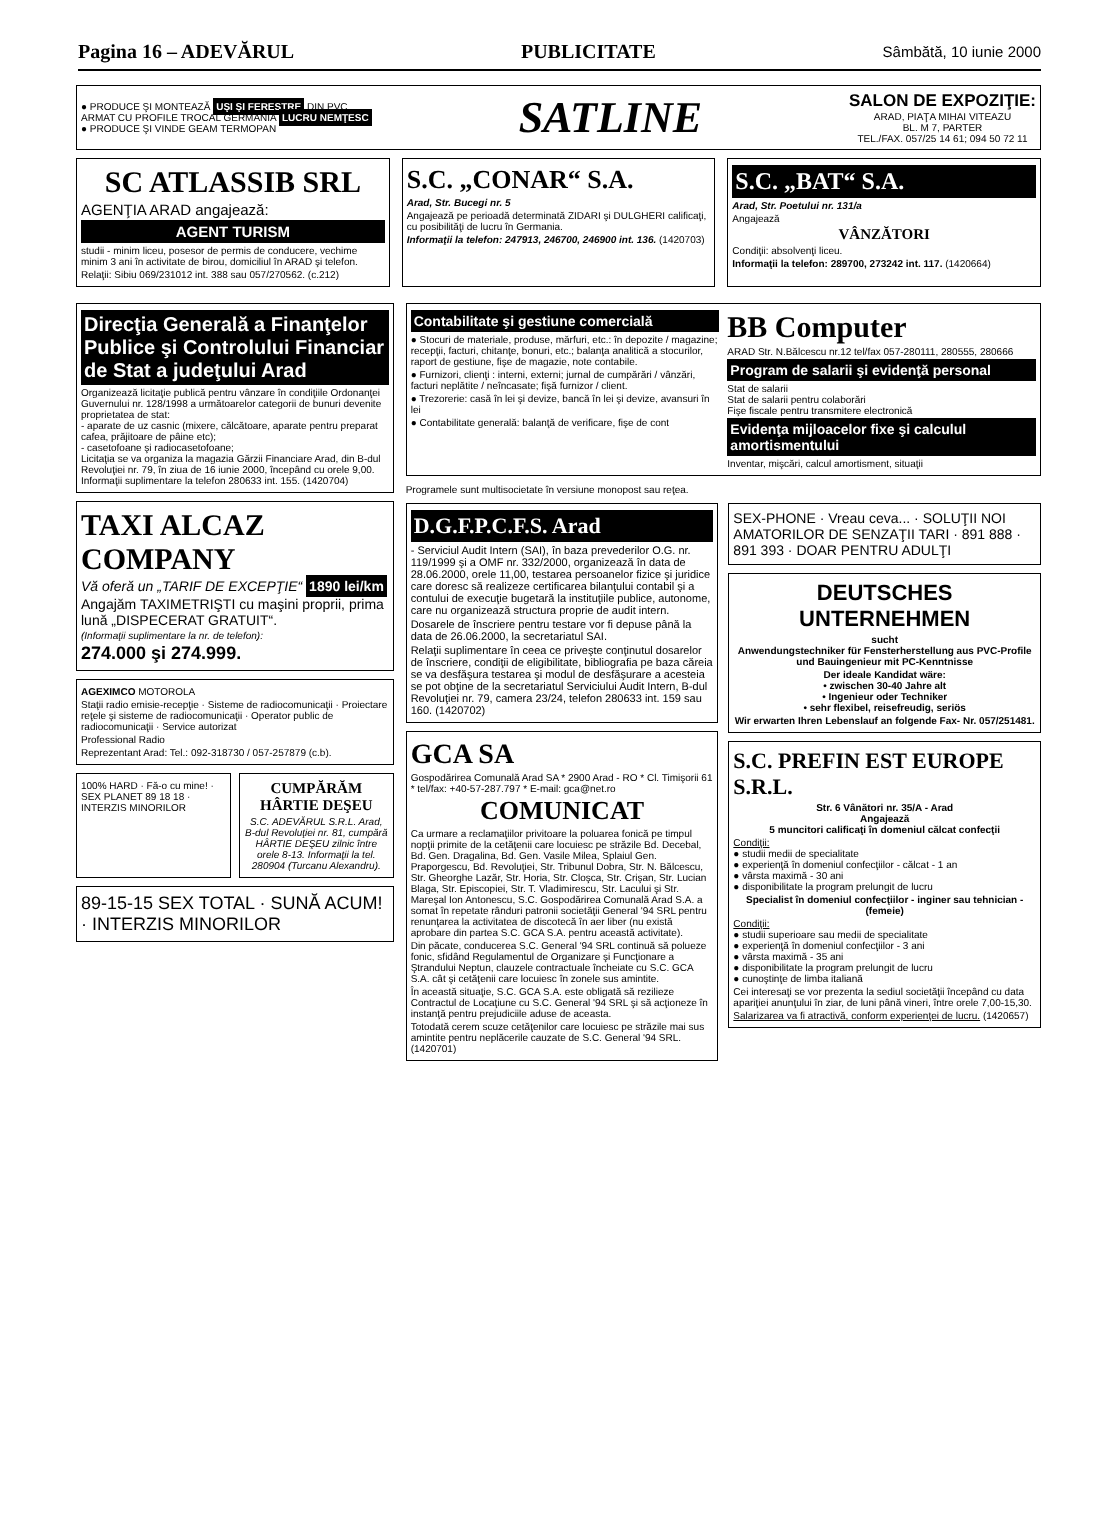Pagina 16 – ADEVĂRUL PUBLICITATE Sâmbătă, 10 iunie 2000
● PRODUCE ŞI MONTEAZĂ UŞI ŞI FERESTRE DIN PVC
ARMAT CU PROFILE TROCAL GERMANIA LUCRU NEMŢESC
● PRODUCE ŞI VINDE GEAM TERMOPAN
SATLINE
SALON DE EXPOZIŢIE:
ARAD, PIAŢA MIHAI VITEAZU
BL. M 7, PARTER
TEL./FAX. 057/25 14 61; 094 50 72 11
SC ATLASSIB SRL
AGENŢIA ARAD angajează:
AGENT TURISM
studii - minim liceu, posesor de permis de conducere, vechime minim 3 ani în activitate de birou, domiciliul în ARAD şi telefon.
Relaţii: Sibiu 069/231012 int. 388 sau 057/270562. (c.212)
S.C. „CONAR“ S.A.
Arad, Str. Bucegi nr. 5
Angajează pe perioadă determinată ZIDARI şi DULGHERI calificaţi, cu posibilităţi de lucru în Germania.
Informaţii la telefon: 247913, 246700, 246900 int. 136. (1420703)
S.C. „BAT“ S.A.
Arad, Str. Poetului nr. 131/a
Angajează
VÂNZĂTORI
Condiţii: absolvenţi liceu.
Informaţii la telefon: 289700, 273242 int. 117. (1420664)
Direcţia Generală a Finanţelor Publice şi Controlului Financiar de Stat a judeţului Arad
Organizează licitaţie publică pentru vânzare în condiţiile Ordonanţei Guvernului nr. 128/1998 a următoarelor categorii de bunuri devenite proprietatea de stat:
- aparate de uz casnic (mixere, călcătoare, aparate pentru preparat cafea, prăjitoare de pâine etc);
- casetofoane şi radiocasetofoane;
Licitaţia se va organiza la magazia Gărzii Financiare Arad, din B-dul Revoluţiei nr. 79, în ziua de 16 iunie 2000, începând cu orele 9,00.
Informaţii suplimentare la telefon 280633 int. 155. (1420704)
TAXI ALCAZ COMPANY
Vă oferă un „TARIF DE EXCEPŢIE“ 1890 lei/km
Angajăm TAXIMETRIŞTI cu maşini proprii, prima lună „DISPECERAT GRATUIT“.
(Informaţii suplimentare la nr. de telefon):
274.000 şi 274.999.
AGEXIMCO MOTOROLA
Staţii radio emisie-recepţie · Sisteme de radiocomunicaţii · Proiectare reţele şi sisteme de radiocomunicaţii · Operator public de radiocomunicaţii · Service autorizat
Professional Radio
Reprezentant Arad: Tel.: 092-318730 / 057-257879 (c.b).
100% HARD · Fă-o cu mine! · SEX PLANET 89 18 18 · INTERZIS MINORILOR
CUMPĂRĂM HÂRTIE DEŞEU
S.C. ADEVĂRUL S.R.L. Arad, B-dul Revoluţiei nr. 81, cumpără HÂRTIE DEŞEU zilnic între orele 8-13. Informaţii la tel. 280904 (Turcanu Alexandru).
89-15-15 SEX TOTAL · SUNĂ ACUM! · INTERZIS MINORILOR
Contabilitate şi gestiune comercială
● Stocuri de materiale, produse, mărfuri, etc.: în depozite / magazine; recepţii, facturi, chitanţe, bonuri, etc.; balanţa analitică a stocurilor, raport de gestiune, fişe de magazie, note contabile.
● Furnizori, clienţi : interni, externi; jurnal de cumpărări / vânzări, facturi neplătite / neîncasate; fişă furnizor / client.
● Trezorerie: casă în lei şi devize, bancă în lei şi devize, avansuri în lei
● Contabilitate generală: balanţă de verificare, fişe de cont
BB Computer
ARAD Str. N.Bălcescu nr.12 tel/fax 057-280111, 280555, 280666
Program de salarii şi evidenţă personal
Stat de salarii
Stat de salarii pentru colaborări
Fişe fiscale pentru transmitere electronică
Evidenţa mijloacelor fixe şi calculul amortismentului
Inventar, mişcări, calcul amortisment, situaţii
Programele sunt multisocietate în versiune monopost sau reţea.
D.G.F.P.C.F.S. Arad
- Serviciul Audit Intern (SAI), în baza prevederilor O.G. nr. 119/1999 şi a OMF nr. 332/2000, organizează în data de 28.06.2000, orele 11,00, testarea persoanelor fizice şi juridice care doresc să realizeze certificarea bilanţului contabil şi a contului de execuţie bugetară la instituţiile publice, autonome, care nu organizează structura proprie de audit intern.
Dosarele de înscriere pentru testare vor fi depuse până la data de 26.06.2000, la secretariatul SAI.
Relaţii suplimentare în ceea ce priveşte conţinutul dosarelor de înscriere, condiţii de eligibilitate, bibliografia pe baza căreia se va desfăşura testarea şi modul de desfăşurare a acesteia se pot obţine de la secretariatul Serviciului Audit Intern, B-dul Revoluţiei nr. 79, camera 23/24, telefon 280633 int. 159 sau 160. (1420702)
GCA SA
Gospodărirea Comunală Arad SA * 2900 Arad - RO * Cl. Timişorii 61 * tel/fax: +40-57-287.797 * E-mail: gca@net.ro
COMUNICAT
Ca urmare a reclamaţiilor privitoare la poluarea fonică pe timpul nopţii primite de la cetăţenii care locuiesc pe străzile Bd. Decebal, Bd. Gen. Dragalina, Bd. Gen. Vasile Milea, Splaiul Gen. Praporgescu, Bd. Revoluţiei, Str. Tribunul Dobra, Str. N. Bălcescu, Str. Gheorghe Lazăr, Str. Horia, Str. Cloşca, Str. Crişan, Str. Lucian Blaga, Str. Episcopiei, Str. T. Vladimirescu, Str. Lacului şi Str. Mareşal Ion Antonescu, S.C. Gospodărirea Comunală Arad S.A. a somat în repetate rânduri patronii societăţii General '94 SRL pentru renunţarea la activitatea de discotecă în aer liber (nu există aprobare din partea S.C. GCA S.A. pentru această activitate).
Din păcate, conducerea S.C. General '94 SRL continuă să polueze fonic, sfidând Regulamentul de Organizare şi Funcţionare a Ştrandului Neptun, clauzele contractuale încheiate cu S.C. GCA S.A. cât şi cetăţenii care locuiesc în zonele sus amintite.
În această situaţie, S.C. GCA S.A. este obligată să rezilieze Contractul de Locaţiune cu S.C. General '94 SRL şi să acţioneze în instanţă pentru prejudiciile aduse de aceasta.
Totodată cerem scuze cetăţenilor care locuiesc pe străzile mai sus amintite pentru neplăcerile cauzate de S.C. General '94 SRL. (1420701)
SEX-PHONE · Vreau ceva... · SOLUŢII NOI AMATORILOR DE SENZAŢII TARI · 891 888 · 891 393 · DOAR PENTRU ADULŢI
DEUTSCHES UNTERNEHMEN
sucht
Anwendungstechniker für Fensterherstellung aus PVC-Profile und Bauingenieur mit PC-Kenntnisse
Der ideale Kandidat wäre:
• zwischen 30-40 Jahre alt
• Ingenieur oder Techniker
• sehr flexibel, reisefreudig, seriös
Wir erwarten Ihren Lebenslauf an folgende Fax- Nr. 057/251481.
S.C. PREFIN EST EUROPE S.R.L.
Str. 6 Vânători nr. 35/A - Arad
Angajează
5 muncitori calificaţi în domeniul călcat confecţii
Condiţii:
● studii medii de specialitate
● experienţă în domeniul confecţiilor - călcat - 1 an
● vârsta maximă - 30 ani
● disponibilitate la program prelungit de lucru
Specialist în domeniul confecţiilor - inginer sau tehnician - (femeie)
Condiţii:
● studii superioare sau medii de specialitate
● experienţă în domeniul confecţiilor - 3 ani
● vârsta maximă - 35 ani
● disponibilitate la program prelungit de lucru
● cunoştinţe de limba italiană
Cei interesaţi se vor prezenta la sediul societăţii începând cu data apariţiei anunţului în ziar, de luni până vineri, între orele 7,00-15,30.
Salarizarea va fi atractivă, conform experienţei de lucru. (1420657)